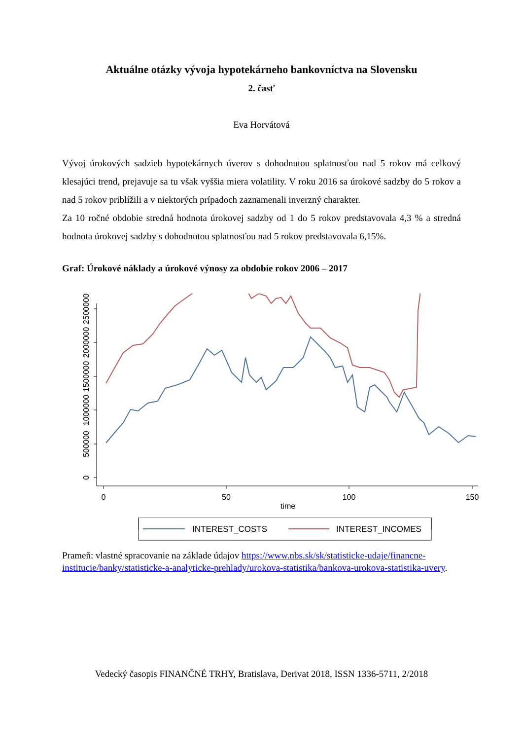Aktuálne otázky vývoja hypotekárneho bankovníctva na Slovensku
2. časť
Eva Horvátová
Vývoj úrokových sadzieb hypotekárnych úverov s dohodnutou splatnosťou nad 5 rokov má celkový klesajúci trend, prejavuje sa tu však vyššia miera volatility. V roku 2016 sa úrokové sadzby do 5 rokov a nad 5 rokov priblížili a v niektorých prípadoch zaznamenali inverzný charakter.
Za 10 ročné obdobie stredná hodnota úrokovej sadzby od 1 do 5 rokov predstavovala 4,3 % a stredná hodnota úrokovej sadzby s dohodnutou splatnosťou nad 5 rokov predstavovala 6,15%.
Graf: Úrokové náklady a úrokové výnosy za obdobie rokov 2006 – 2017
0
500000
1000000
1500000
2000000
2500000
0
50
100
150
time
INTEREST_COSTS
INTEREST_INCOMES
Prameň: vlastné spracovanie na základe údajov https://www.nbs.sk/sk/statisticke-udaje/financne-institucie/banky/statisticke-a-analyticke-prehlady/urokova-statistika/bankova-urokova-statistika-uvery.
Vedecký časopis FINANČNÉ TRHY, Bratislava, Derivat 2018, ISSN 1336-5711, 2/2018